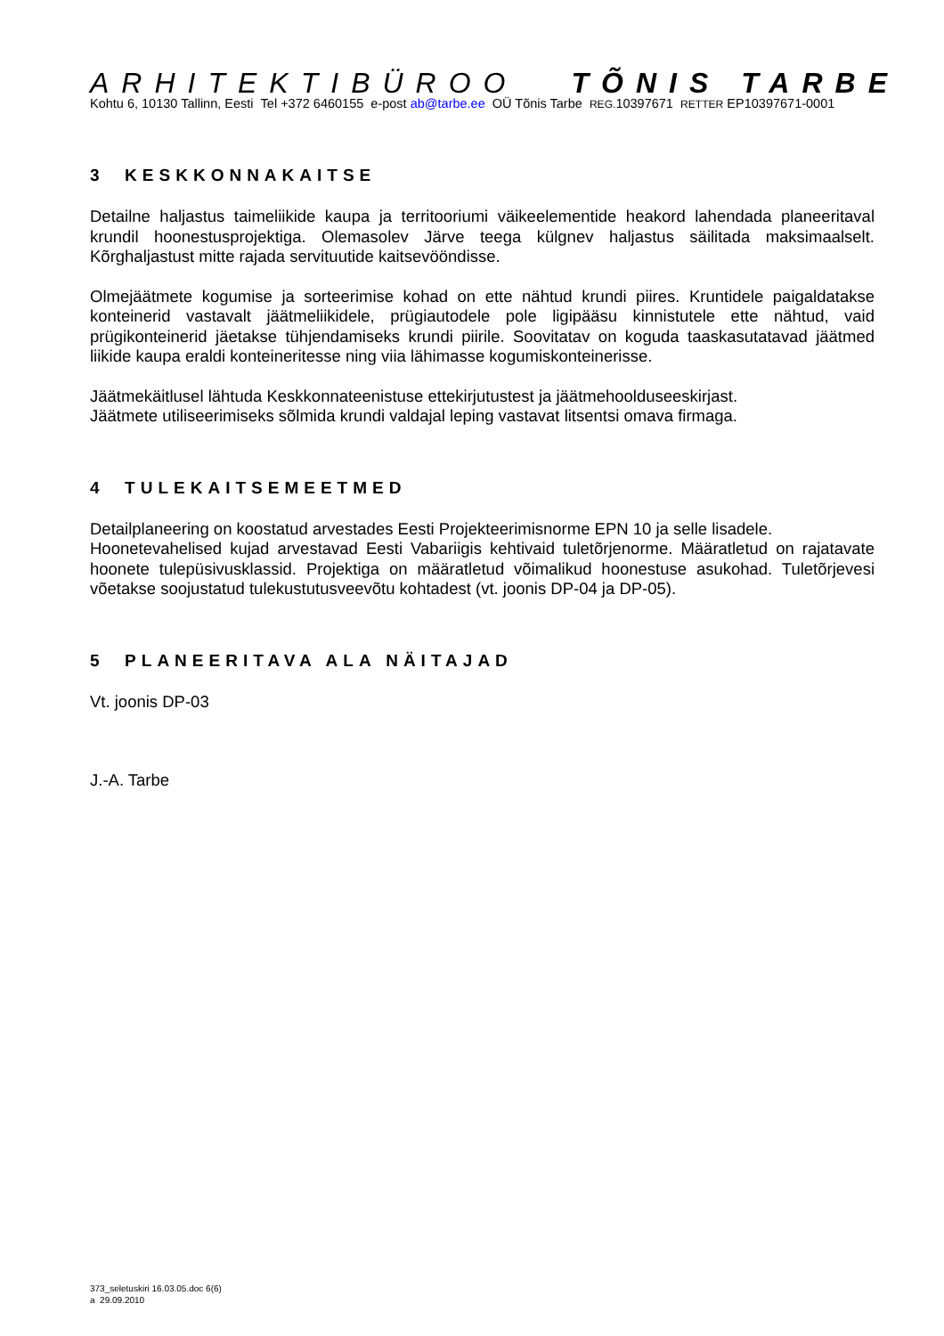ARHITEKTIBÜROO TÕNIS TARBE
Kohtu 6, 10130 Tallinn, Eesti Tel +372 6460155 e-post ab@tarbe.ee OÜ Tõnis Tarbe REG. 10397671 RETTER EP10397671-0001
3 KESKKONNAKAITSE
Detailne haljastus taimeliikide kaupa ja territooriumi väikeelementide heakord lahendada planeeritaval krundil hoonestusprojektiga. Olemasolev Järve teega külgnev haljastus säilitada maksimaalselt. Kõrghaljastust mitte rajada servituutide kaitsevööndisse.
Olmejäätmete kogumise ja sorteerimise kohad on ette nähtud krundi piires. Kruntidele paigaldatakse konteinerid vastavalt jäätmeliikidele, prügiautodele pole ligipääsu kinnistutele ette nähtud, vaid prügikonteinerid jäetakse tühjendamiseks krundi piirile. Soovitatav on koguda taaskasutatavad jäätmed liikide kaupa eraldi konteineritesse ning viia lähimasse kogumiskonteinerisse.
Jäätmekäitlusel lähtuda Keskkonnateenistuse ettekirjutustest ja jäätmehoolduseeskirjast.
Jäätmete utiliseerimiseks sõlmida krundi valdajal leping vastavat litsentsi omava firmaga.
4 TULEKAITSEMEETMED
Detailplaneering on koostatud arvestades Eesti Projekteerimisnorme EPN 10 ja selle lisadele.
Hoonetevahelised kujad arvestavad Eesti Vabariigis kehtivaid tuletõrjenorme. Määratletud on rajatavate hoonete tulepüsivusklassid. Projektiga on määratletud võimalikud hoonestuse asukohad. Tuletõrjevesi võetakse soojustatud tulekustutusveevõtu kohtadest (vt. joonis DP-04 ja DP-05).
5 PLANEERITAVA ALA NÄITAJAD
Vt. joonis DP-03
J.-A. Tarbe
373_seletuskiri 16.03.05.doc 6(6)
a 29.09.2010